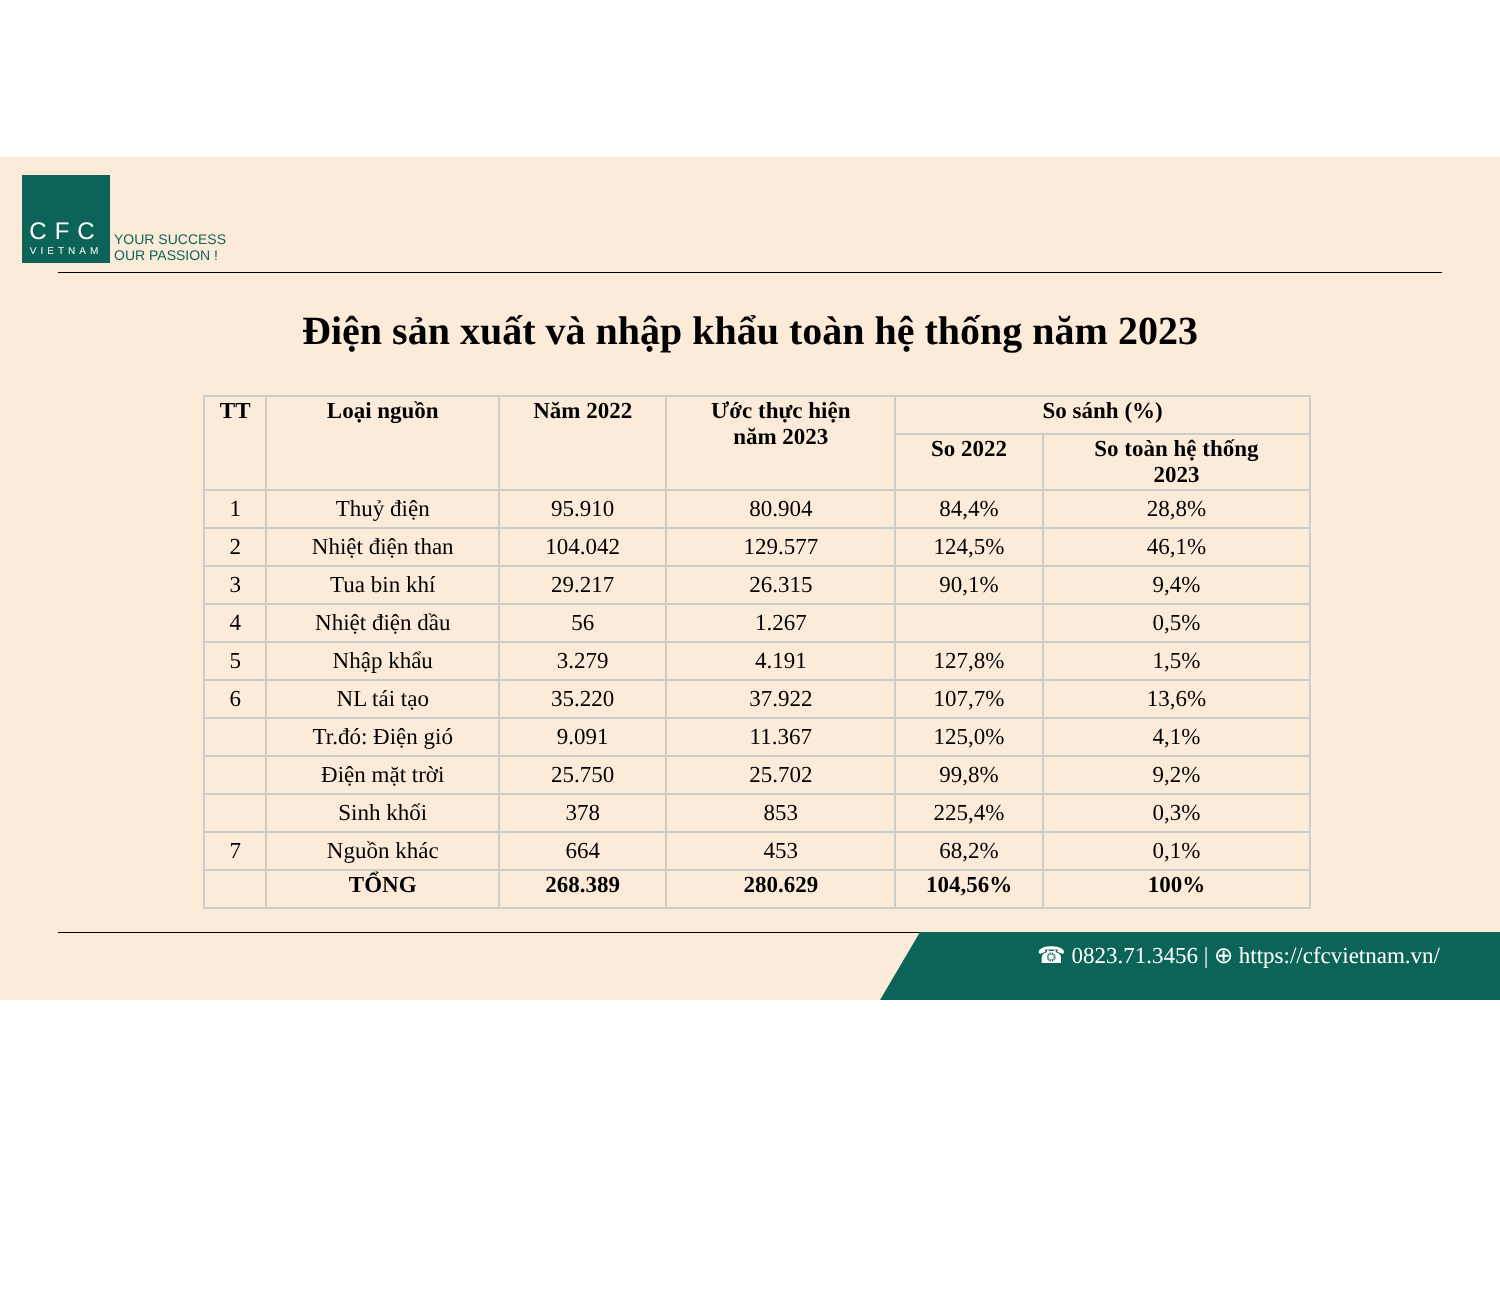CFC
VIETNAM
YOUR SUCCESS
OUR PASSION !
Điện sản xuất và nhập khẩu toàn hệ thống năm 2023
| TT | Loại nguồn | Năm 2022 | Ước thực hiện năm 2023 | So sánh (%) | |
| --- | --- | --- | --- | --- | --- |
| | | | | So 2022 | So toàn hệ thống 2023 |
| 1 | Thuỷ điện | 95.910 | 80.904 | 84,4% | 28,8% |
| 2 | Nhiệt điện than | 104.042 | 129.577 | 124,5% | 46,1% |
| 3 | Tua bin khí | 29.217 | 26.315 | 90,1% | 9,4% |
| 4 | Nhiệt điện dầu | 56 | 1.267 | | 0,5% |
| 5 | Nhập khẩu | 3.279 | 4.191 | 127,8% | 1,5% |
| 6 | NL tái tạo | 35.220 | 37.922 | 107,7% | 13,6% |
| | Tr.đó: Điện gió | 9.091 | 11.367 | 125,0% | 4,1% |
| | Điện mặt trời | 25.750 | 25.702 | 99,8% | 9,2% |
| | Sinh khối | 378 | 853 | 225,4% | 0,3% |
| 7 | Nguồn khác | 664 | 453 | 68,2% | 0,1% |
| | TỔNG | 268.389 | 280.629 | 104,56% | 100% |
☎ 0823.71.3456 | ⊕ https://cfcvietnam.vn/